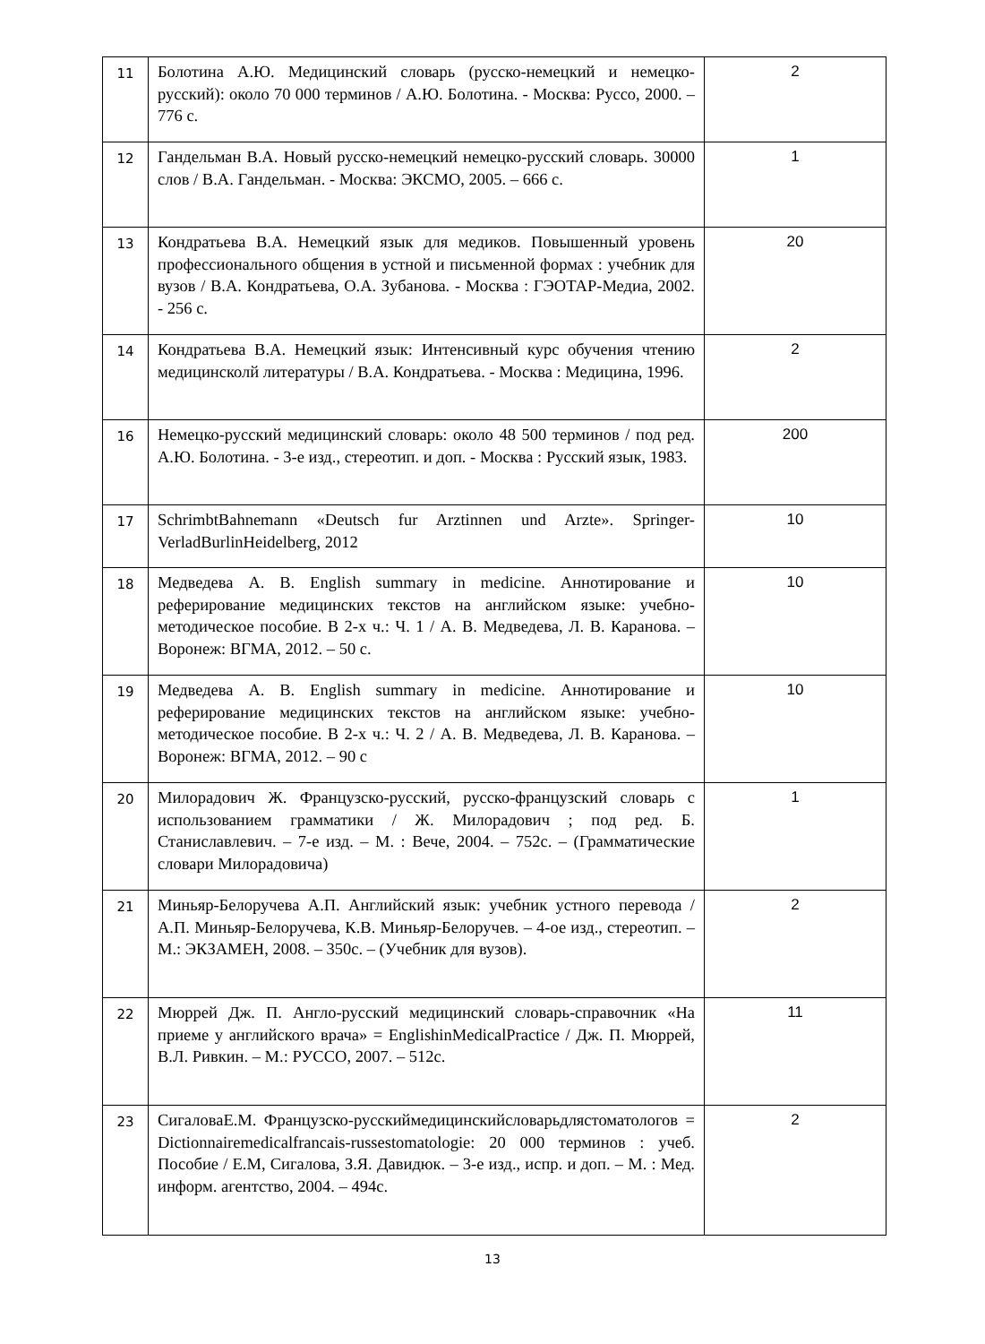| 11 | Болотина А.Ю. Медицинский словарь (русско-немецкий и немецко-русский): около 70 000 терминов / А.Ю. Болотина. - Москва: Руссо, 2000. – 776 с. | 2 |
| 12 | Гандельман В.А. Новый русско-немецкий немецко-русский словарь. 30000 слов / В.А. Гандельман. - Москва: ЭКСМО, 2005. – 666 с. | 1 |
| 13 | Кондратьева В.А. Немецкий язык для медиков. Повышенный уровень профессионального общения в устной и письменной формах : учебник для вузов / В.А. Кондратьева, О.А. Зубанова. - Москва : ГЭОТАР-Медиа, 2002. - 256 с. | 20 |
| 14 | Кондратьева В.А. Немецкий язык: Интенсивный курс обучения чтению медицинсколй литературы / В.А. Кондратьева. - Москва : Медицина, 1996. | 2 |
| 16 | Немецко-русский медицинский словарь: около 48 500 терминов / под ред. А.Ю. Болотина. - 3-е изд., стереотип. и доп. - Москва : Русский язык, 1983. | 200 |
| 17 | SchrimbtBahnemann «Deutsch fur Arztinnen und Arzte». Springer-VerladBurlinHeidelberg, 2012 | 10 |
| 18 | Медведева А. В. English summary in medicine. Аннотирование и реферирование медицинских текстов на английском языке: учебно-методическое пособие. В 2-х ч.: Ч. 1 / А. В. Медведева, Л. В. Каранова. – Воронеж: ВГМА, 2012. – 50 с. | 10 |
| 19 | Медведева А. В. English summary in medicine. Аннотирование и реферирование медицинских текстов на английском языке: учебно-методическое пособие. В 2-х ч.: Ч. 2 / А. В. Медведева, Л. В. Каранова. – Воронеж: ВГМА, 2012. – 90 с | 10 |
| 20 | Милорадович Ж. Французско-русский, русско-французский словарь с использованием грамматики / Ж. Милорадович ; под ред. Б. Станиславлевич. – 7-е изд. – М. : Вече, 2004. – 752с. – (Грамматические словари Милорадовича) | 1 |
| 21 | Миньяр-Белоручева А.П. Английский язык: учебник устного перевода / А.П. Миньяр-Белоручева, К.В. Миньяр-Белоручев. – 4-ое изд., стереотип. – М.: ЭКЗАМЕН, 2008. – 350с. – (Учебник для вузов). | 2 |
| 22 | Мюррей Дж. П. Англо-русский медицинский словарь-справочник «На приеме у английского врача» = EnglishinMedicalPractice / Дж. П. Мюррей, В.Л. Ривкин. – М.: РУССО, 2007. – 512с. | 11 |
| 23 | СигаловаЕ.М. Французско-русскиймедицинскийсловарьдлястоматологов = Dictionnairemedicalfrancais-russestomatologie: 20 000 терминов : учеб. Пособие / Е.М, Сигалова, З.Я. Давидюк. – 3-е изд., испр. и доп. – М. : Мед. информ. агентство, 2004. – 494с. | 2 |
13